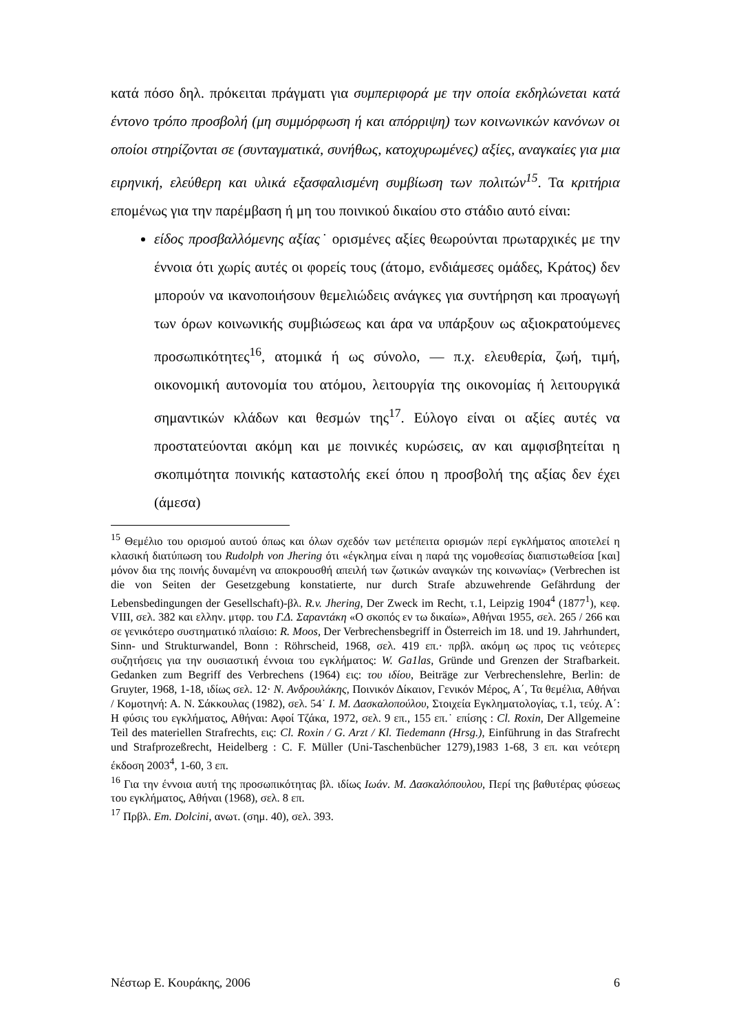κατά πόσο δηλ. πρόκειται πράγματι για συμπεριφορά με την οποία εκδηλώνεται κατά έντονο τρόπο προσβολή (μη συμμόρφωση ή και απόρριψη) των κοινωνικών κανόνων οι οποίοι στηρίζονται σε (συνταγματικά, συνήθως, κατοχυρωμένες) αξίες, αναγκαίες για μια ειρηνική, ελεύθερη και υλικά εξασφαλισμένη συμβίωση των πολιτών<sup>15</sup>. Τα κριτήρια επομένως για την παρέμβαση ή μη του ποινικού δικαίου στο στάδιο αυτό είναι:
είδος προσβαλλόμενης αξίας˙ ορισμένες αξίες θεωρούνται πρωταρχικές με την έννοια ότι χωρίς αυτές οι φορείς τους (άτομο, ενδιάμεσες ομάδες, Κράτος) δεν μπορούν να ικανοποιήσουν θεμελιώδεις ανάγκες για συντήρηση και προαγωγή των όρων κοινωνικής συμβιώσεως και άρα να υπάρξουν ως αξιοκρατούμενες προσωπικότητες<sup>16</sup>, ατομικά ή ως σύνολο, — π.χ. ελευθερία, ζωή, τιμή, οικονομική αυτονομία του ατόμου, λειτουργία της οικονομίας ή λειτουργικά σημαντικών κλάδων και θεσμών της<sup>17</sup>. Εύλογο είναι οι αξίες αυτές να προστατεύονται ακόμη και με ποινικές κυρώσεις, αν και αμφισβητείται η σκοπιμότητα ποινικής καταστολής εκεί όπου η προσβολή της αξίας δεν έχει (άμεσα)
<sup>15</sup> Θεμέλιο του ορισμού αυτού όπως και όλων σχεδόν των μετέπειτα ορισμών περί εγκλήματος αποτελεί η κλασική διατύπωση του Rudolph von Jhering ότι «έγκλημα είναι η παρά της νομοθεσίας διαπιστωθείσα [και] μόνον δια της ποινής δυναμένη να αποκρουσθή απειλή των ζωτικών αναγκών της κοινωνίας» (Verbrechen ist die von Seiten der Gesetzgebung konstatierte, nur durch Strafe abzuwehrende Gefährdung der Lebensbedingungen der Gesellschaft)-βλ. R.v. Jhering, Der Zweck im Recht, τ.1, Leipzig 1904<sup>4</sup> (1877<sup>1</sup>), κεφ. VIII, σελ. 382 και ελλην. μτφρ. του Γ.Δ. Σαραντάκη «Ο σκοπός εν τω δικαίω», Αθήναι 1955, σελ. 265 / 266 και σε γενικότερο συστηματικό πλαίσιο: R. Moos, Der Verbrechensbegriff in Österreich im 18. und 19. Jahrhundert, Sinn- und Strukturwandel, Bonn : Röhrscheid, 1968, σελ. 419 επ.· πρβλ. ακόμη ως προς τις νεότερες συζητήσεις για την ουσιαστική έννοια του εγκλήματος: W. Ga1las, Gründe und Grenzen der Strafbarkeit. Gedanken zum Begriff des Verbrechens (1964) εις: του ιδίου, Beiträge zur Verbrechenslehre, Berlin: de Gruyter, 1968, 1-18, ιδίως σελ. 12· Ν. Ανδρουλάκης, Ποινικόν Δίκαιον, Γενικόν Μέρος, Α΄, Τα θεμέλια, Αθήναι / Κομοτηνή: Α. Ν. Σάκκουλας (1982), σελ. 54˙ Ι. Μ. Δασκαλοπούλου, Στοιχεία Εγκληματολογίας, τ.1, τεύχ. Α΄: Η φύσις του εγκλήματος, Αθήναι: Αφοί Τζάκα, 1972, σελ. 9 επ., 155 επ.˙ επίσης : Cl. Roxin, Der Allgemeine Teil des materiellen Strafrechts, εις: Cl. Roxin / G. Arzt / Kl. Tiedemann (Hrsg.), Einführung in das Strafrecht und Strafprozeßrecht, Heidelberg : C. F. Müller (Uni-Taschenbücher 1279),1983 1-68, 3 επ. και νεότερη έκδοση 2003<sup>4</sup>, 1-60, 3 επ.
<sup>16</sup> Για την έννοια αυτή της προσωπικότητας βλ. ιδίως Ιωάν. Μ. Δασκαλόπουλου, Περί της βαθυτέρας φύσεως του εγκλήματος, Αθήναι (1968), σελ. 8 επ.
<sup>17</sup> Πρβλ. Em. Dolcini, ανωτ. (σημ. 40), σελ. 393.
Νέστωρ Ε. Κουράκης, 2006 6